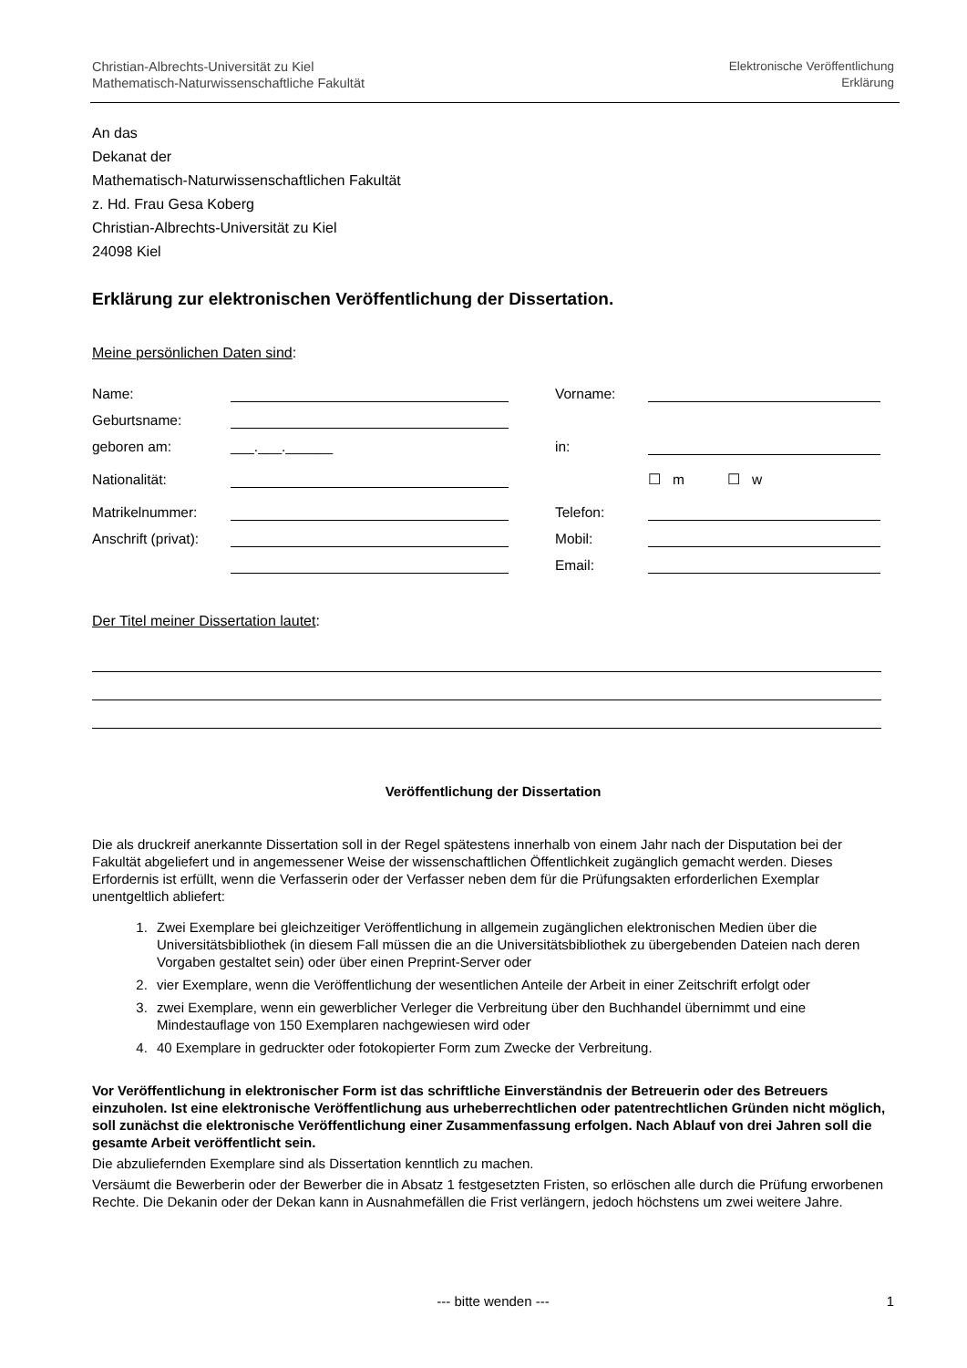Christian-Albrechts-Universität zu Kiel
Mathematisch-Naturwissenschaftliche Fakultät
Elektronische Veröffentlichung
Erklärung
An das
Dekanat der
Mathematisch-Naturwissenschaftlichen Fakultät
z. Hd. Frau Gesa Koberg
Christian-Albrechts-Universität zu Kiel
24098 Kiel
Erklärung zur elektronischen Veröffentlichung der Dissertation.
Meine persönlichen Daten sind:
Name: Vorname:
Geburtsname:
geboren am: ___.___.______ in:
Nationalität: ☐ m ☐ w
Matrikelnummer: Telefon:
Anschrift (privat): Mobil:
Email:
Der Titel meiner Dissertation lautet:
Veröffentlichung der Dissertation
Die als druckreif anerkannte Dissertation soll in der Regel spätestens innerhalb von einem Jahr nach der Disputation bei der Fakultät abgeliefert und in angemessener Weise der wissenschaftlichen Öffentlichkeit zugänglich gemacht werden. Dieses Erfordernis ist erfüllt, wenn die Verfasserin oder der Verfasser neben dem für die Prüfungsakten erforderlichen Exemplar unentgeltlich abliefert:
1. Zwei Exemplare bei gleichzeitiger Veröffentlichung in allgemein zugänglichen elektronischen Medien über die Universitätsbibliothek (in diesem Fall müssen die an die Universitätsbibliothek zu übergebenden Dateien nach deren Vorgaben gestaltet sein) oder über einen Preprint-Server oder
2. vier Exemplare, wenn die Veröffentlichung der wesentlichen Anteile der Arbeit in einer Zeitschrift erfolgt oder
3. zwei Exemplare, wenn ein gewerblicher Verleger die Verbreitung über den Buchhandel übernimmt und eine Mindestauflage von 150 Exemplaren nachgewiesen wird oder
4. 40 Exemplare in gedruckter oder fotokopierter Form zum Zwecke der Verbreitung.
Vor Veröffentlichung in elektronischer Form ist das schriftliche Einverständnis der Betreuerin oder des Betreuers einzuholen. Ist eine elektronische Veröffentlichung aus urheberrechtlichen oder patentrechtlichen Gründen nicht möglich, soll zunächst die elektronische Veröffentlichung einer Zusammenfassung erfolgen. Nach Ablauf von drei Jahren soll die gesamte Arbeit veröffentlicht sein.
Die abzuliefernden Exemplare sind als Dissertation kenntlich zu machen.
Versäumt die Bewerberin oder der Bewerber die in Absatz 1 festgesetzten Fristen, so erlöschen alle durch die Prüfung erworbenen Rechte. Die Dekanin oder der Dekan kann in Ausnahmefällen die Frist verlängern, jedoch höchstens um zwei weitere Jahre.
--- bitte wenden --- 1